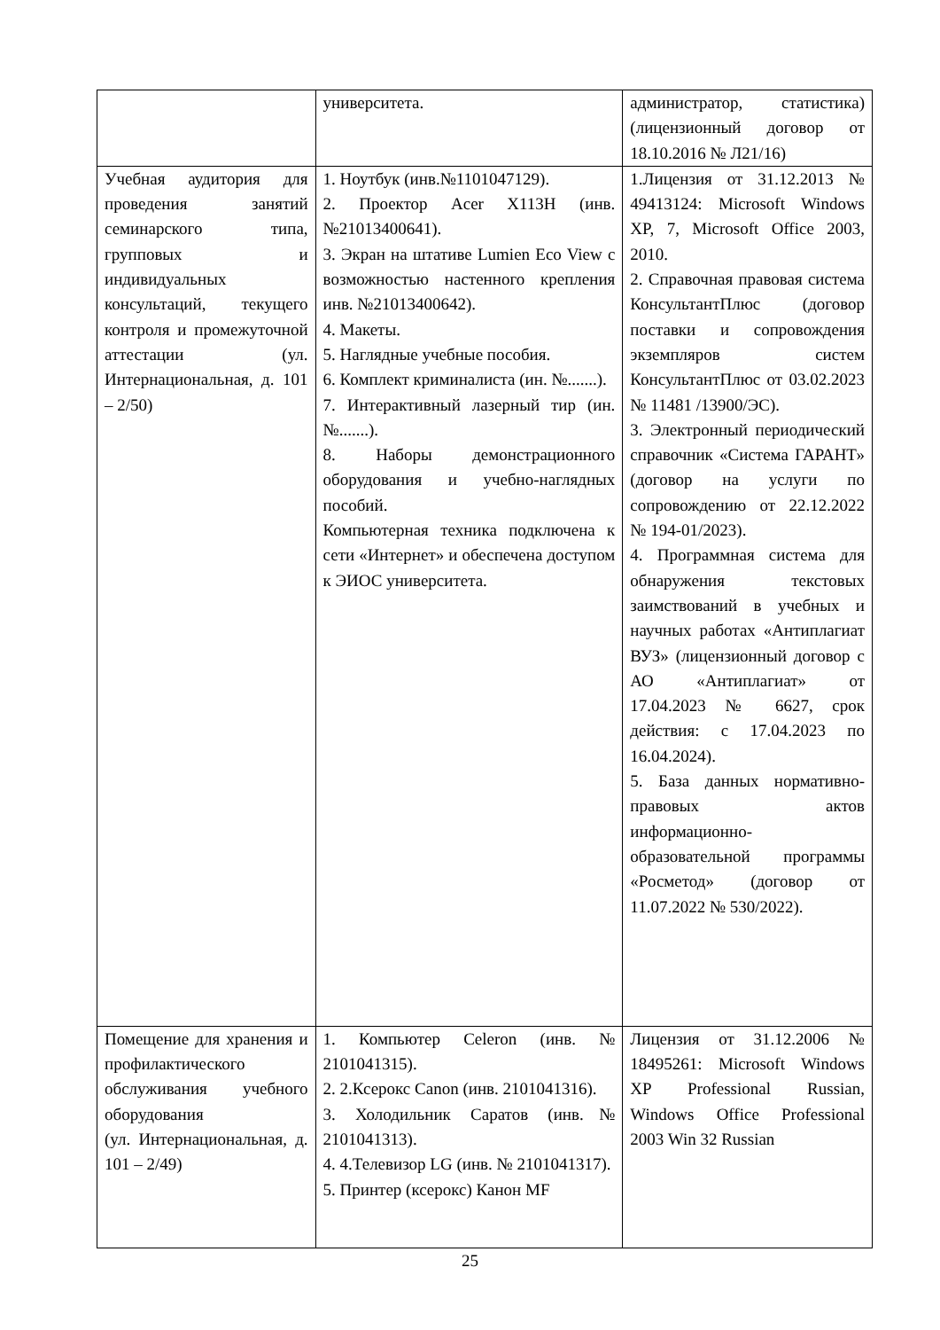| | университета. | администратор, статистика) (лицензионный договор от 18.10.2016 № Л21/16) |
| Учебная аудитория для проведения занятий семинарского типа, групповых и индивидуальных консультаций, текущего контроля и промежуточной аттестации (ул. Интернациональная, д. 101 – 2/50) | 1. Ноутбук (инв.№1101047129). 2. Проектор Acer X113H (инв. №21013400641). 3. Экран на штативе Lumien Eco View с возможностью настенного крепления инв. №21013400642). 4. Макеты. 5. Наглядные учебные пособия. 6. Комплект криминалиста (ин. №.......). 7. Интерактивный лазерный тир (ин. №.......). 8. Наборы демонстрационного оборудования и учебно-наглядных пособий. Компьютерная техника подключена к сети «Интернет» и обеспечена доступом к ЭИОС университета. | 1.Лицензия от 31.12.2013 № 49413124: Microsoft Windows XP, 7, Microsoft Office 2003, 2010. 2. Справочная правовая система КонсультантПлюс (договор поставки и сопровождения экземпляров систем КонсультантПлюс от 03.02.2023 № 11481 /13900/ЭС). 3. Электронный периодический справочник «Система ГАРАНТ» (договор на услуги по сопровождению от 22.12.2022 № 194-01/2023). 4. Программная система для обнаружения текстовых заимствований в учебных и научных работах «Антиплагиат ВУЗ» (лицензионный договор с АО «Антиплагиат» от 17.04.2023 № 6627, срок действия: с 17.04.2023 по 16.04.2024). 5. База данных нормативно-правовых актов информационно-образовательной программы «Росметод» (договор от 11.07.2022 № 530/2022). |
| Помещение для хранения и профилактического обслуживания учебного оборудования (ул. Интернациональная, д. 101 – 2/49) | 1. Компьютер Celeron (инв. № 2101041315). 2. 2.Ксерокс Canon (инв. 2101041316). 3. Холодильник Саратов (инв.№ 2101041313). 4. 4.Телевизор LG (инв. № 2101041317). 5. Принтер (ксерокс) Канон MF | Лицензия от 31.12.2006 № 18495261: Microsoft Windows XP Professional Russian, Windows Office Professional 2003 Win 32 Russian |
25